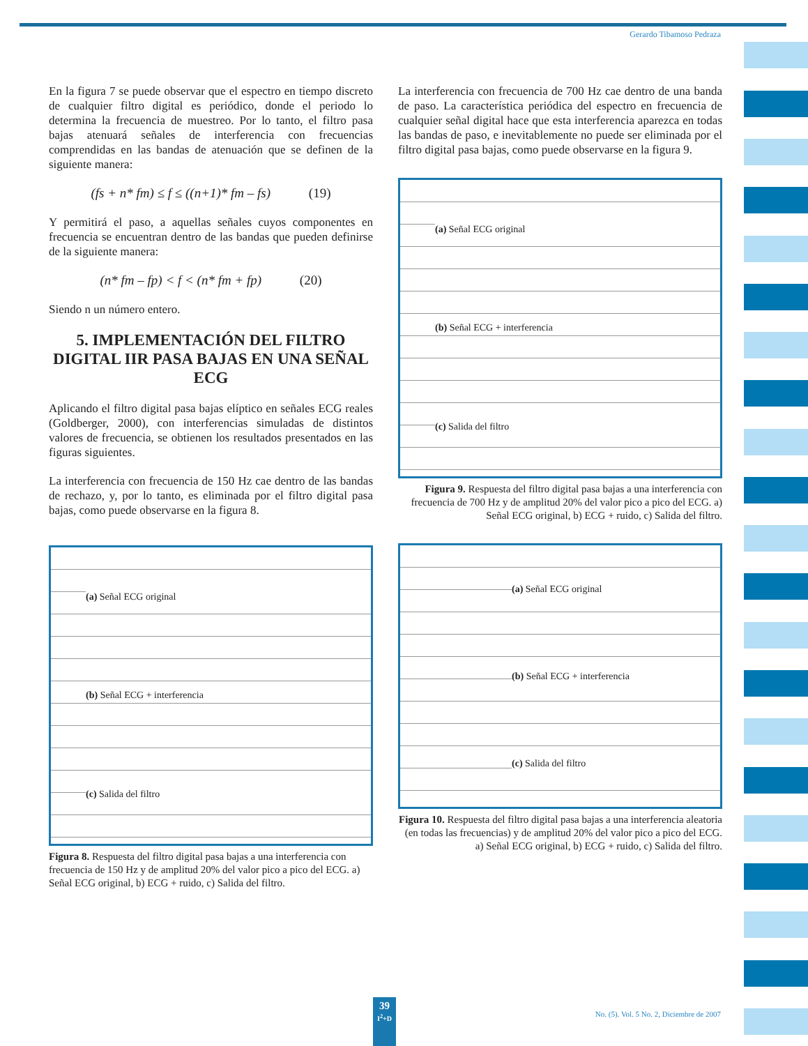Gerardo Tibamoso Pedraza
En la figura 7 se puede observar que el espectro en tiempo discreto de cualquier filtro digital es periódico, donde el periodo lo determina la frecuencia de muestreo. Por lo tanto, el filtro pasa bajas atenuará señales de interferencia con frecuencias comprendidas en las bandas de atenuación que se definen de la siguiente manera:
(fs + n* fm) ≤ f ≤ ((n+1)* fm – fs) (19)
Y permitirá el paso, a aquellas señales cuyos componentes en frecuencia se encuentran dentro de las bandas que pueden definirse de la siguiente manera:
(n* fm – fp) < f < (n* fm + fp) (20)
Siendo n un número entero.
5. IMPLEMENTACIÓN DEL FILTRO DIGITAL IIR PASA BAJAS EN UNA SEÑAL ECG
Aplicando el filtro digital pasa bajas elíptico en señales ECG reales (Goldberger, 2000), con interferencias simuladas de distintos valores de frecuencia, se obtienen los resultados presentados en las figuras siguientes.
La interferencia con frecuencia de 150 Hz cae dentro de las bandas de rechazo, y, por lo tanto, es eliminada por el filtro digital pasa bajas, como puede observarse en la figura 8.
(a) Señal ECG original
(b) Señal ECG + interferencia
(c) Salida del filtro
Figura 8. Respuesta del filtro digital pasa bajas a una interferencia con frecuencia de 150 Hz y de amplitud 20% del valor pico a pico del ECG. a) Señal ECG original, b) ECG + ruido, c) Salida del filtro.
La interferencia con frecuencia de 700 Hz cae dentro de una banda de paso. La característica periódica del espectro en frecuencia de cualquier señal digital hace que esta interferencia aparezca en todas las bandas de paso, e inevitablemente no puede ser eliminada por el filtro digital pasa bajas, como puede observarse en la figura 9.
(a) Señal ECG original
(b) Señal ECG + interferencia
(c) Salida del filtro
Figura 9. Respuesta del filtro digital pasa bajas a una interferencia con frecuencia de 700 Hz y de amplitud 20% del valor pico a pico del ECG. a) Señal ECG original, b) ECG + ruido, c) Salida del filtro.
(a) Señal ECG original
(b) Señal ECG + interferencia
(c) Salida del filtro
Figura 10. Respuesta del filtro digital pasa bajas a una interferencia aleatoria (en todas las frecuencias) y de amplitud 20% del valor pico a pico del ECG. a) Señal ECG original, b) ECG + ruido, c) Salida del filtro.
39
I<sup>2</sup>+D
No. (5). Vol. 5 No. 2, Diciembre de 2007